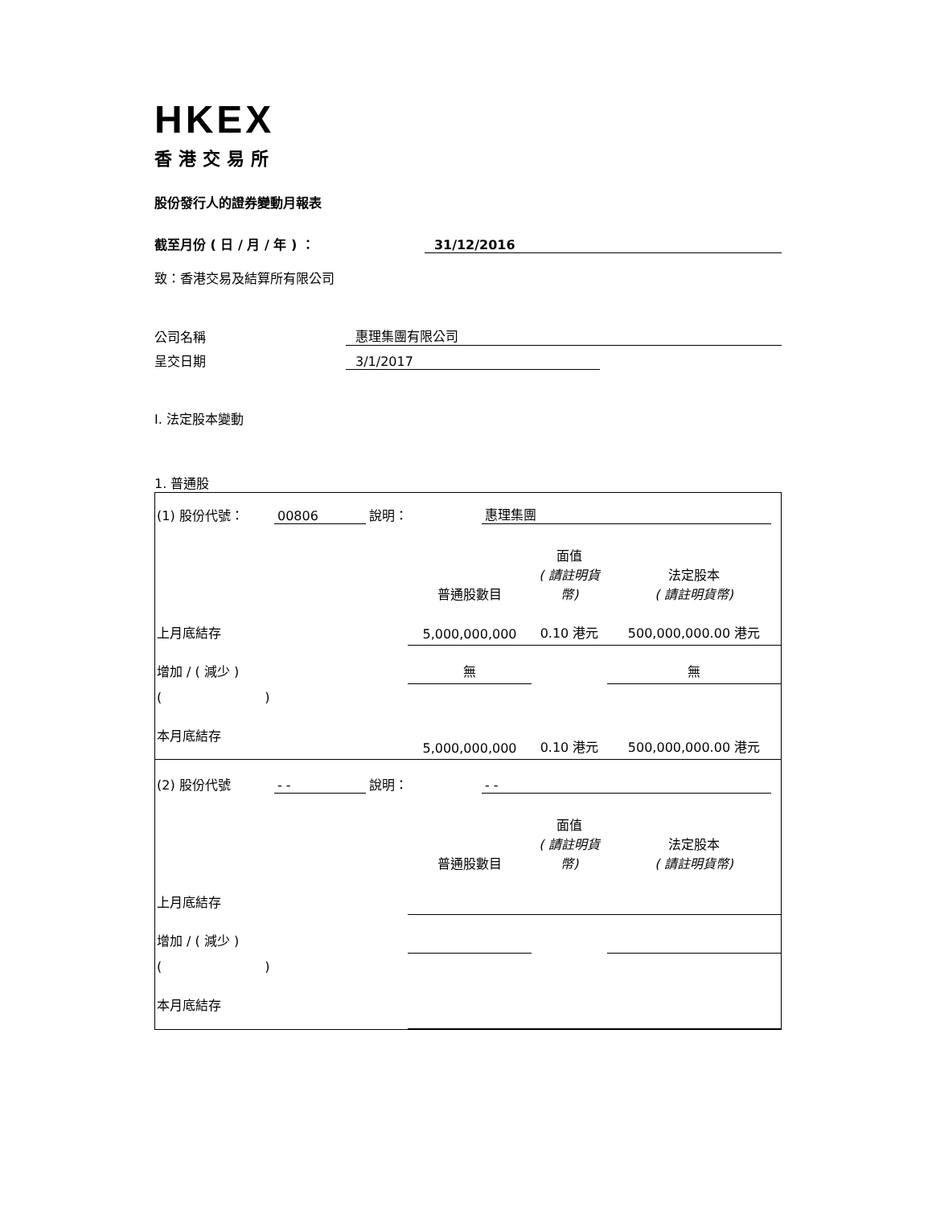HKEX
香港交易所
股份發行人的證券變動月報表
截至月份 ( 日 / 月 / 年 ) ： 31/12/2016
致：香港交易及結算所有限公司
公司名稱 惠理集團有限公司
呈交日期 3/1/2017
I. 法定股本變動
1. 普通股
| (1) 股份代號： 00806 說明： 惠理集團 | | | |
| | 普通股數目 | 面值 ( 請註明貨幣) | 法定股本 ( 請註明貨幣) |
| 上月底結存 | 5,000,000,000 | 0.10 港元 | 500,000,000.00 港元 |
| 增加 / ( 減少 ) | 無 | | 無 |
| ( ) | | | |
| 本月底結存 | 5,000,000,000 | 0.10 港元 | 500,000,000.00 港元 |
| (2) 股份代號 - - 說明： - - | | | |
| | 普通股數目 | 面值 ( 請註明貨幣) | 法定股本 ( 請註明貨幣) |
| 上月底結存 | | | |
| 增加 / ( 減少 ) | | | |
| ( ) | | | |
| 本月底結存 | | | |